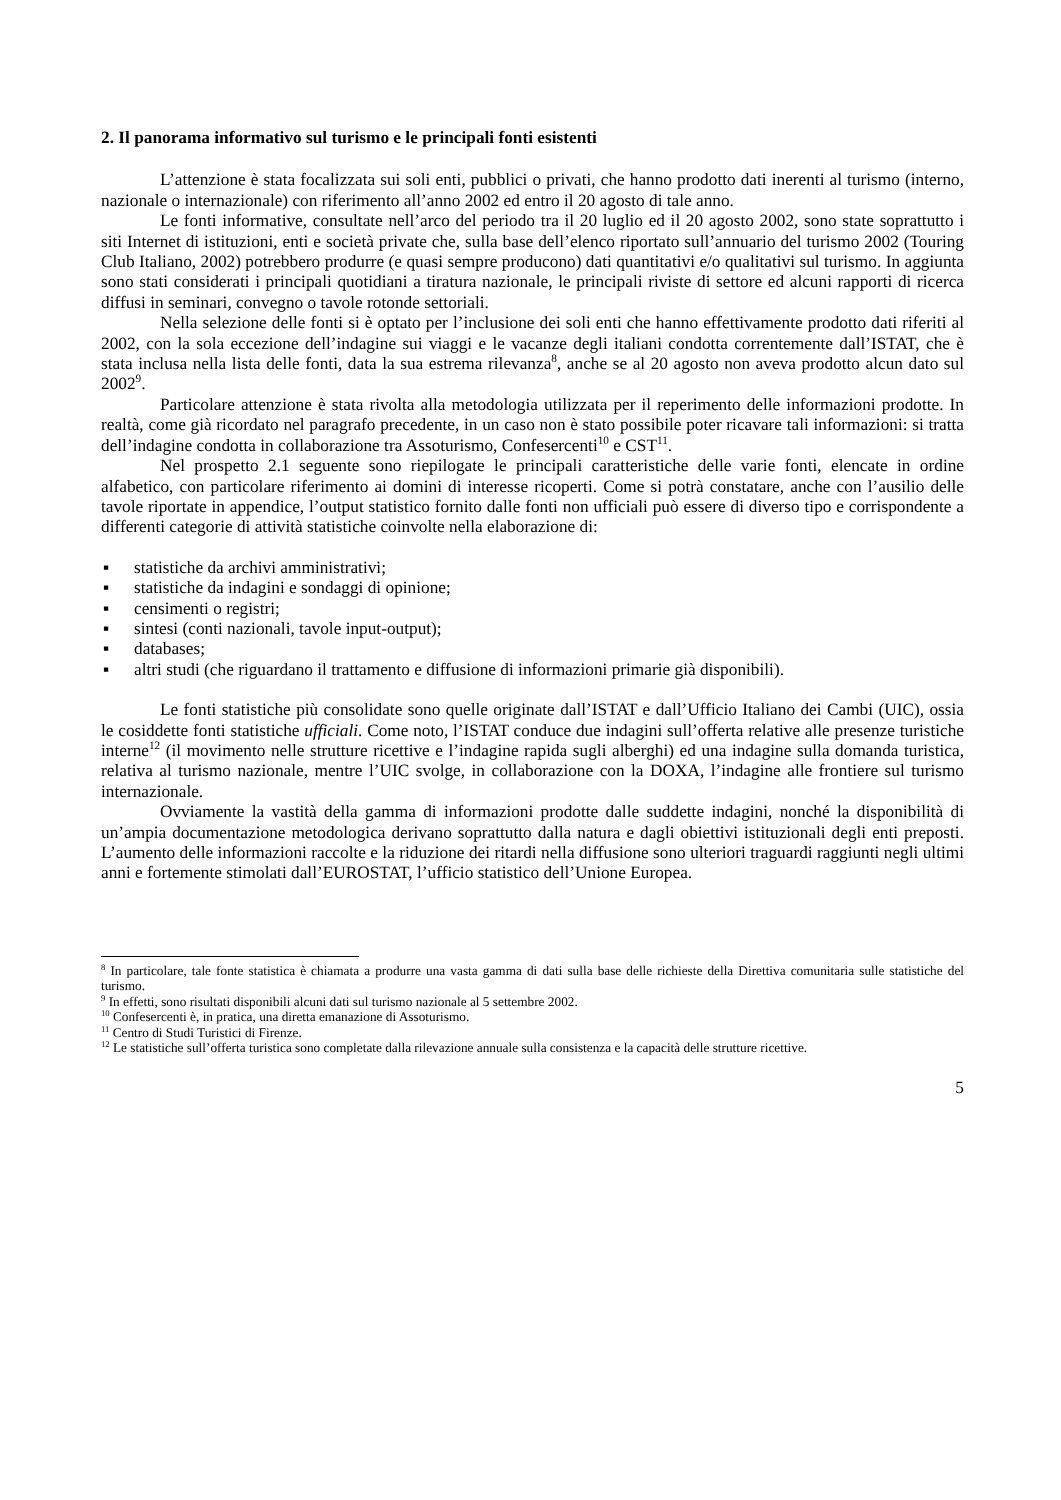2. Il panorama informativo sul turismo e le principali fonti esistenti
L’attenzione è stata focalizzata sui soli enti, pubblici o privati, che hanno prodotto dati inerenti al turismo (interno, nazionale o internazionale) con riferimento all’anno 2002 ed entro il 20 agosto di tale anno.
Le fonti informative, consultate nell’arco del periodo tra il 20 luglio ed il 20 agosto 2002, sono state soprattutto i siti Internet di istituzioni, enti e società private che, sulla base dell’elenco riportato sull’annuario del turismo 2002 (Touring Club Italiano, 2002) potrebbero produrre (e quasi sempre producono) dati quantitativi e/o qualitativi sul turismo. In aggiunta sono stati considerati i principali quotidiani a tiratura nazionale, le principali riviste di settore ed alcuni rapporti di ricerca diffusi in seminari, convegno o tavole rotonde settoriali.
Nella selezione delle fonti si è optato per l’inclusione dei soli enti che hanno effettivamente prodotto dati riferiti al 2002, con la sola eccezione dell’indagine sui viaggi e le vacanze degli italiani condotta correntemente dall’ISTAT, che è stata inclusa nella lista delle fonti, data la sua estrema rilevanza<sup>8</sup>, anche se al 20 agosto non aveva prodotto alcun dato sul 2002<sup>9</sup>.
Particolare attenzione è stata rivolta alla metodologia utilizzata per il reperimento delle informazioni prodotte. In realtà, come già ricordato nel paragrafo precedente, in un caso non è stato possibile poter ricavare tali informazioni: si tratta dell’indagine condotta in collaborazione tra Assoturismo, Confesercenti<sup>10</sup> e CST<sup>11</sup>.
Nel prospetto 2.1 seguente sono riepilogate le principali caratteristiche delle varie fonti, elencate in ordine alfabetico, con particolare riferimento ai domini di interesse ricoperti. Come si potrà constatare, anche con l’ausilio delle tavole riportate in appendice, l’output statistico fornito dalle fonti non ufficiali può essere di diverso tipo e corrispondente a differenti categorie di attività statistiche coinvolte nella elaborazione di:
▪ statistiche da archivi amministrativi;
▪ statistiche da indagini e sondaggi di opinione;
▪ censimenti o registri;
▪ sintesi (conti nazionali, tavole input-output);
▪ databases;
▪ altri studi (che riguardano il trattamento e diffusione di informazioni primarie già disponibili).
Le fonti statistiche più consolidate sono quelle originate dall’ISTAT e dall’Ufficio Italiano dei Cambi (UIC), ossia le cosiddette fonti statistiche ufficiali. Come noto, l’ISTAT conduce due indagini sull’offerta relative alle presenze turistiche interne<sup>12</sup> (il movimento nelle strutture ricettive e l’indagine rapida sugli alberghi) ed una indagine sulla domanda turistica, relativa al turismo nazionale, mentre l’UIC svolge, in collaborazione con la DOXA, l’indagine alle frontiere sul turismo internazionale.
Ovviamente la vastità della gamma di informazioni prodotte dalle suddette indagini, nonché la disponibilità di un’ampia documentazione metodologica derivano soprattutto dalla natura e dagli obiettivi istituzionali degli enti preposti. L’aumento delle informazioni raccolte e la riduzione dei ritardi nella diffusione sono ulteriori traguardi raggiunti negli ultimi anni e fortemente stimolati dall’EUROSTAT, l’ufficio statistico dell’Unione Europea.
<sup>8</sup> In particolare, tale fonte statistica è chiamata a produrre una vasta gamma di dati sulla base delle richieste della Direttiva comunitaria sulle statistiche del turismo.
<sup>9</sup> In effetti, sono risultati disponibili alcuni dati sul turismo nazionale al 5 settembre 2002.
<sup>10</sup> Confesercenti è, in pratica, una diretta emanazione di Assoturismo.
<sup>11</sup> Centro di Studi Turistici di Firenze.
<sup>12</sup> Le statistiche sull’offerta turistica sono completate dalla rilevazione annuale sulla consistenza e la capacità delle strutture ricettive.
5